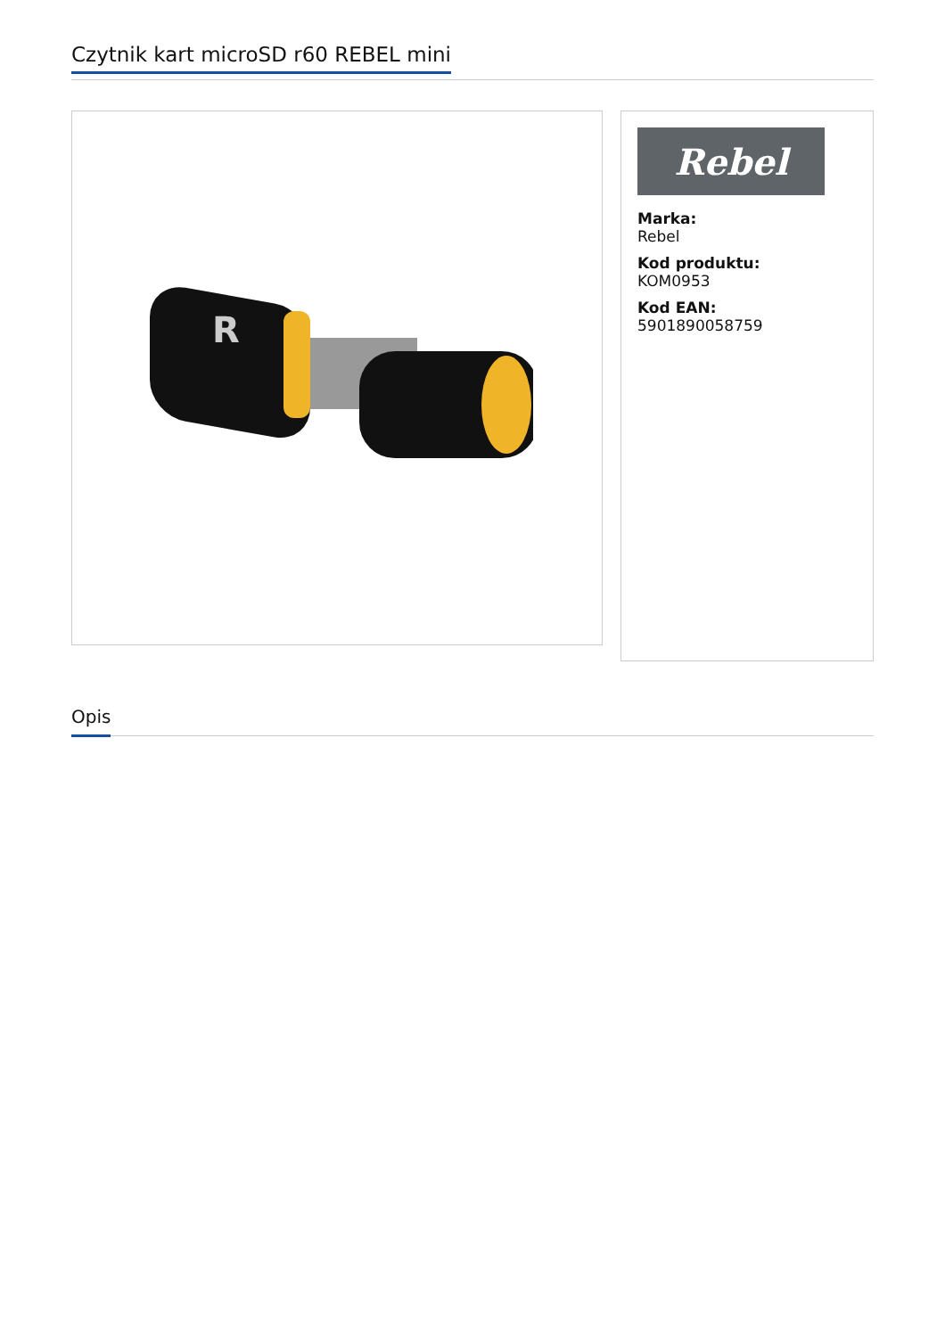Czytnik kart microSD r60 REBEL mini
R
Rebel
Marka:
Rebel
Kod produktu:
KOM0953
Kod EAN:
5901890058759
Opis